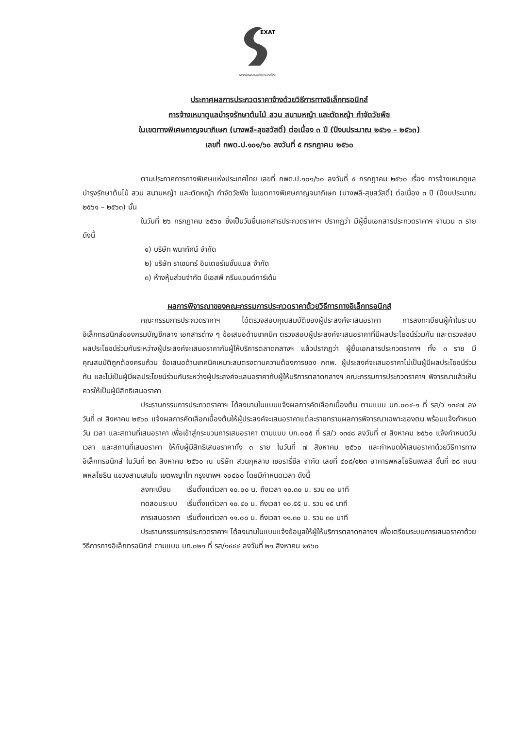EXAT
การทางพิเศษแห่งประเทศไทย
ประกาศผลการประกวดราคาจ้างด้วยวิธีการทางอิเล็กทรอนิกส์
การจ้างเหมาดูแลบำรุงรักษาต้นไม้ สวน สนามหญ้า และตัดหญ้า กำจัดวัชพืช
ในเขตทางพิเศษกาญจนาภิเษก (บางพลี-สุขสวัสดิ์) ต่อเนื่อง ๓ ปี (ปีงบประมาณ ๒๕๖๑ – ๒๕๖๓)
เลขที่ กพด.ป.๑๐๑/๖๐ ลงวันที่ ๕ กรกฎาคม ๒๕๖๐
ตามประกาศการทางพิเศษแห่งประเทศไทย เลขที่ กพด.ป.๑๐๑/๖๐ ลงวันที่ ๕ กรกฎาคม ๒๕๖๐ เรื่อง การจ้างเหมาดูแลบำรุงรักษาต้นไม้ สวน สนามหญ้า และตัดหญ้า กำจัดวัชพืช ในเขตทางพิเศษกาญจนาภิเษก (บางพลี-สุขสวัสดิ์) ต่อเนื่อง ๓ ปี (ปีงบประมาณ ๒๕๖๑ – ๒๕๖๓) นั้น
ในวันที่ ๒๖ กรกฎาคม ๒๕๖๐ ซึ่งเป็นวันยื่นเอกสารประกวดราคาฯ ปรากฏว่า มีผู้ยื่นเอกสารประกวดราคาฯ จำนวน ๓ ราย ดังนี้
๑) บริษัท พนาทัศน์ จำกัด
๒) บริษัท ราเชนทร์ อินเตอร์เนชั่นแนล จำกัด
๓) ห้างหุ้นส่วนจำกัด บีเอสพี กรีนแอนด์การ์เด้น
ผลการพิจารณาของคณะกรรมการประกวดราคาด้วยวิธีการทางอิเล็กทรอนิกส์
คณะกรรมการประกวดราคาฯ ได้ตรวจสอบคุณสมบัติของผู้ประสงค์จะเสนอราคา การลงทะเบียนผู้ค้าในระบบอิเล็กทรอนิกส์ของกรมบัญชีกลาง เอกสารต่าง ๆ ข้อเสนอด้านเทคนิค ตรวจสอบผู้ประสงค์จะเสนอราคาที่มีผลประโยชน์ร่วมกัน และตรวจสอบผลประโยชน์ร่วมกันระหว่างผู้ประสงค์จะเสนอราคากับผู้ให้บริการตลาดกลางฯ แล้วปรากฏว่า ผู้ยื่นเอกสารประกวดราคาฯ ทั้ง ๓ ราย มีคุณสมบัติถูกต้องครบถ้วน ข้อเสนอด้านเทคนิคเหมาะสมตรงตามความต้องการของ กทพ. ผู้ประสงค์จะเสนอราคาไม่เป็นผู้มีผลประโยชน์ร่วมกัน และไม่เป็นผู้มีผลประโยชน์ร่วมกันระหว่างผู้ประสงค์จะเสนอราคากับผู้ให้บริการตลาดกลางฯ คณะกรรมการประกวดราคาฯ พิจารณาแล้วเห็นควรให้เป็นผู้มีสิทธิเสนอราคา
ประธานกรรมการประกวดราคาฯ ได้ลงนามในแบบแจ้งผลการคัดเลือกเบื้องต้น ตามแบบ บก.๐๐๔-๑ ที่ รส/ว ๑๓๔๗ ลงวันที่ ๗ สิงหาคม ๒๕๖๐ แจ้งผลการคัดเลือกเบื้องต้นให้ผู้ประสงค์จะเสนอราคาแต่ละรายทราบผลการพิจารณาเฉพาะของตน พร้อมแจ้งกำหนดวัน เวลา และสถานที่เสนอราคา เพื่อเข้าสู่กระบวนการเสนอราคา ตามแบบ บก.๐๐๕ ที่ รส/ว ๑๓๔๘ ลงวันที่ ๗ สิงหาคม ๒๕๖๐ แจ้งกำหนดวัน เวลา และสถานที่เสนอราคา ให้กับผู้มีสิทธิเสนอราคาทั้ง ๓ ราย ในวันที่ ๗ สิงหาคม ๒๕๖๐ และกำหนดให้เสนอราคาด้วยวิธีการทางอิเล็กทรอนิกส์ ในวันที่ ๒๓ สิงหาคม ๒๕๖๐ ณ บริษัท สวนกุหลาบ เซอรารี่ซีล จำกัด เลขที่ ๔๐๘/๑๒๓ อาคารพหลโยธินเพลส ชั้นที่ ๒๘ ถนนพหลโยธิน แขวงสามเสนใน เขตพญาไท กรุงเทพฯ ๑๐๔๐๐ โดยมีกำหนดเวลา ดังนี้
| ลงทะเบียน | เริ่มตั้งแต่เวลา ๑๐.๐๐ น. ถึงเวลา ๑๐.๓๐ น. รวม ๓๐ นาที |
| ทดสอบระบบ | เริ่มตั้งแต่เวลา ๑๐.๔๐ น. ถึงเวลา ๑๐.๕๕ น. รวม ๑๕ นาที |
| การเสนอราคา | เริ่มตั้งแต่เวลา ๑๑.๐๐ น. ถึงเวลา ๑๑.๓๐ น. รวม ๓๐ นาที |
ประธานกรรมการประกวดราคาฯ ได้ลงนามในแบบแจ้งข้อมูลให้ผู้ให้บริการตลาดกลางฯ เพื่อเตรียมระบบการเสนอราคาด้วยวิธีการทางอิเล็กทรอนิกส์ ตามแบบ บก.๐๒๑ ที่ รส/๑๔๔๔ ลงวันที่ ๒๑ สิงหาคม ๒๕๖๐